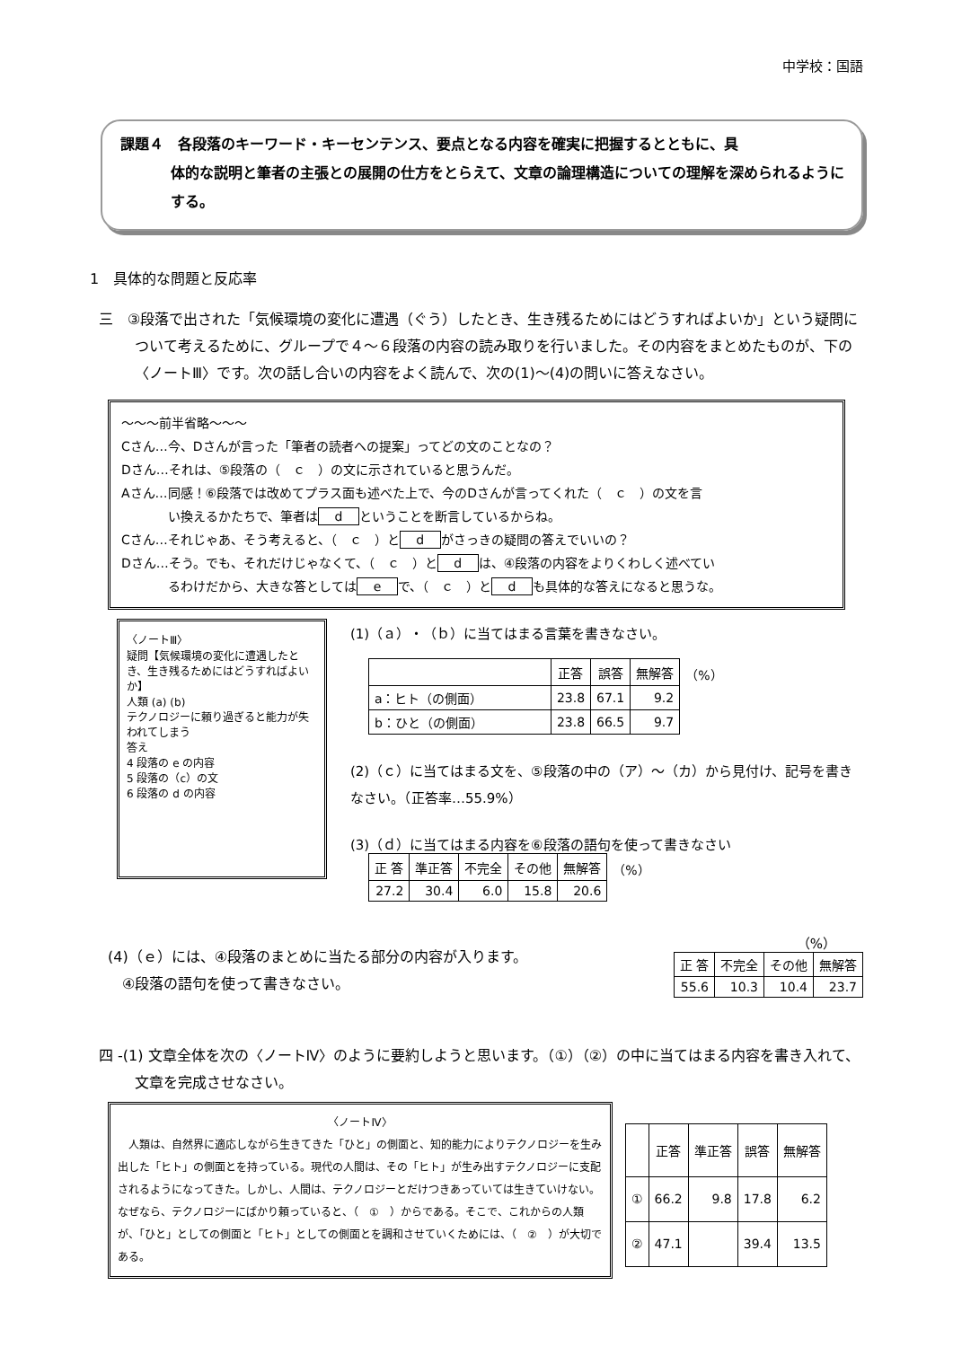中学校：国語
課題４　各段落のキーワード・キーセンテンス、要点となる内容を確実に把握するとともに、具
体的な説明と筆者の主張との展開の仕方をとらえて、文章の論理構造についての理解を深められるようにする。
1　具体的な問題と反応率
三　③段落で出された「気候環境の変化に遭遇（ぐう）したとき、生き残るためにはどうすればよいか」という疑問について考えるために、グループで４～６段落の内容の読み取りを行いました。その内容をまとめたものが、下の〈ノートⅢ〉です。次の話し合いの内容をよく読んで、次の(1)～(4)の問いに答えなさい。
～～～前半省略～～～
Cさん…今、Dさんが言った「筆者の読者への提案」ってどの文のことなの？
Dさん…それは、⑤段落の（　ｃ　）の文に示されていると思うんだ。
Aさん…同感！⑥段落では改めてプラス面も述べた上で、今のDさんが言ってくれた（　ｃ　）の文を言
い換えるかたちで、筆者は d ということを断言しているからね。
Cさん…それじゃあ、そう考えると、（　ｃ　）と d がさっきの疑問の答えでいいの？
Dさん…そう。でも、それだけじゃなくて、（　ｃ　）と d は、④段落の内容をよりくわしく述べてい
るわけだから、大きな答としては e で、（　ｃ　）と d も具体的な答えになると思うな。
〈ノートⅢ〉
疑問【気候環境の変化に遭遇したとき、生き残るためにはどうすればよいか】
人類 (a) (b)
テクノロジーに頼り過ぎると能力が失われてしまう
答え
4 段落の e の内容
5 段落の（c）の文
6 段落の d の内容
(1)（ａ）・（ｂ）に当てはまる言葉を書きなさい。
| | 正答 | 誤答 | 無解答 | （%） |
| a：ヒト（の側面） | 23.8 | 67.1 | 9.2 | |
| b：ひと（の側面） | 23.8 | 66.5 | 9.7 | |
(2)（ｃ）に当てはまる文を、⑤段落の中の（ア）～（カ）から見付け、記号を書きなさい。（正答率…55.9%）
(3)（ｄ）に当てはまる内容を⑥段落の語句を使って書きなさい
| 正 答 | 準正答 | 不完全 | その他 | 無解答 | （%） |
| 27.2 | 30.4 | 6.0 | 15.8 | 20.6 | |
(4)（ｅ）には、④段落のまとめに当たる部分の内容が入ります。
　④段落の語句を使って書きなさい。
（%）
| 正 答 | 不完全 | その他 | 無解答 |
| --- | --- | --- | --- |
| 55.6 | 10.3 | 10.4 | 23.7 |
四 -(1) 文章全体を次の〈ノートⅣ〉のように要約しようと思います。（①）（②）の中に当てはまる内容を書き入れて、文章を完成させなさい。
〈ノートⅣ〉
　人類は、自然界に適応しながら生きてきた「ひと」の側面と、知的能力によりテクノロジーを生み出した「ヒト」の側面とを持っている。現代の人間は、その「ヒト」が生み出すテクノロジーに支配されるようになってきた。しかし、人間は、テクノロジーとだけつきあっていては生きていけない。なぜなら、テクノロジーにばかり頼っていると、（　①　）からである。そこで、これからの人類が、「ひと」としての側面と「ヒト」としての側面とを調和させていくためには、（　②　）が大切である。
| | 正答 | 準正答 | 誤答 | 無解答 |
| --- | --- | --- | --- | --- |
| ① | 66.2 | 9.8 | 17.8 | 6.2 |
| ② | 47.1 | | 39.4 | 13.5 |